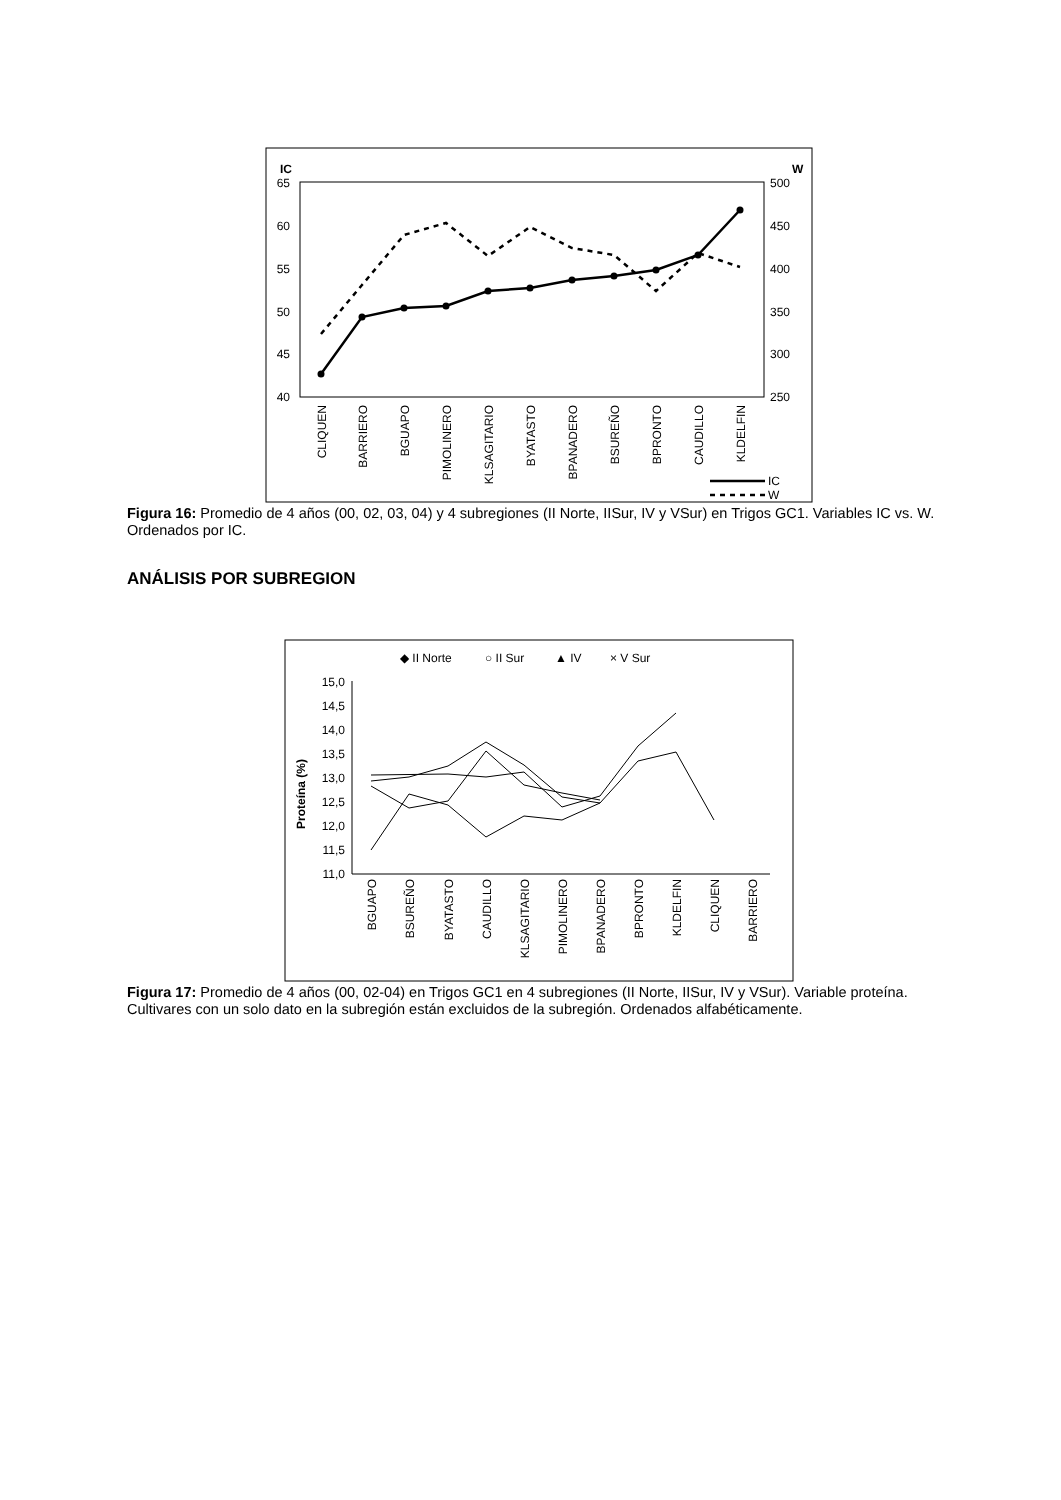IC
W
65
60
55
50
45
40
500
450
400
350
300
250
CLIQUEN
BARRIERO
BGUAPO
PIMOLINERO
KLSAGITARIO
BYATASTO
BPANADERO
BSUREÑO
BPRONTO
CAUDILLO
KLDELFIN
IC
W
Figura 16: Promedio de 4 años (00, 02, 03, 04) y 4 subregiones (II Norte, IISur, IV y VSur) en Trigos GC1. Variables IC vs. W. Ordenados por IC.
ANÁLISIS POR SUBREGION
◆ II Norte
○ II Sur
▲ IV
× V Sur
15,0
14,5
14,0
13,5
13,0
12,5
12,0
11,5
11,0
Proteína (%)
BGUAPO
BSUREÑO
BYATASTO
CAUDILLO
KLSAGITARIO
PIMOLINERO
BPANADERO
BPRONTO
KLDELFIN
CLIQUEN
BARRIERO
Figura 17: Promedio de 4 años (00, 02-04) en Trigos GC1 en 4 subregiones (II Norte, IISur, IV y VSur). Variable proteína. Cultivares con un solo dato en la subregión están excluidos de la subregión. Ordenados alfabéticamente.